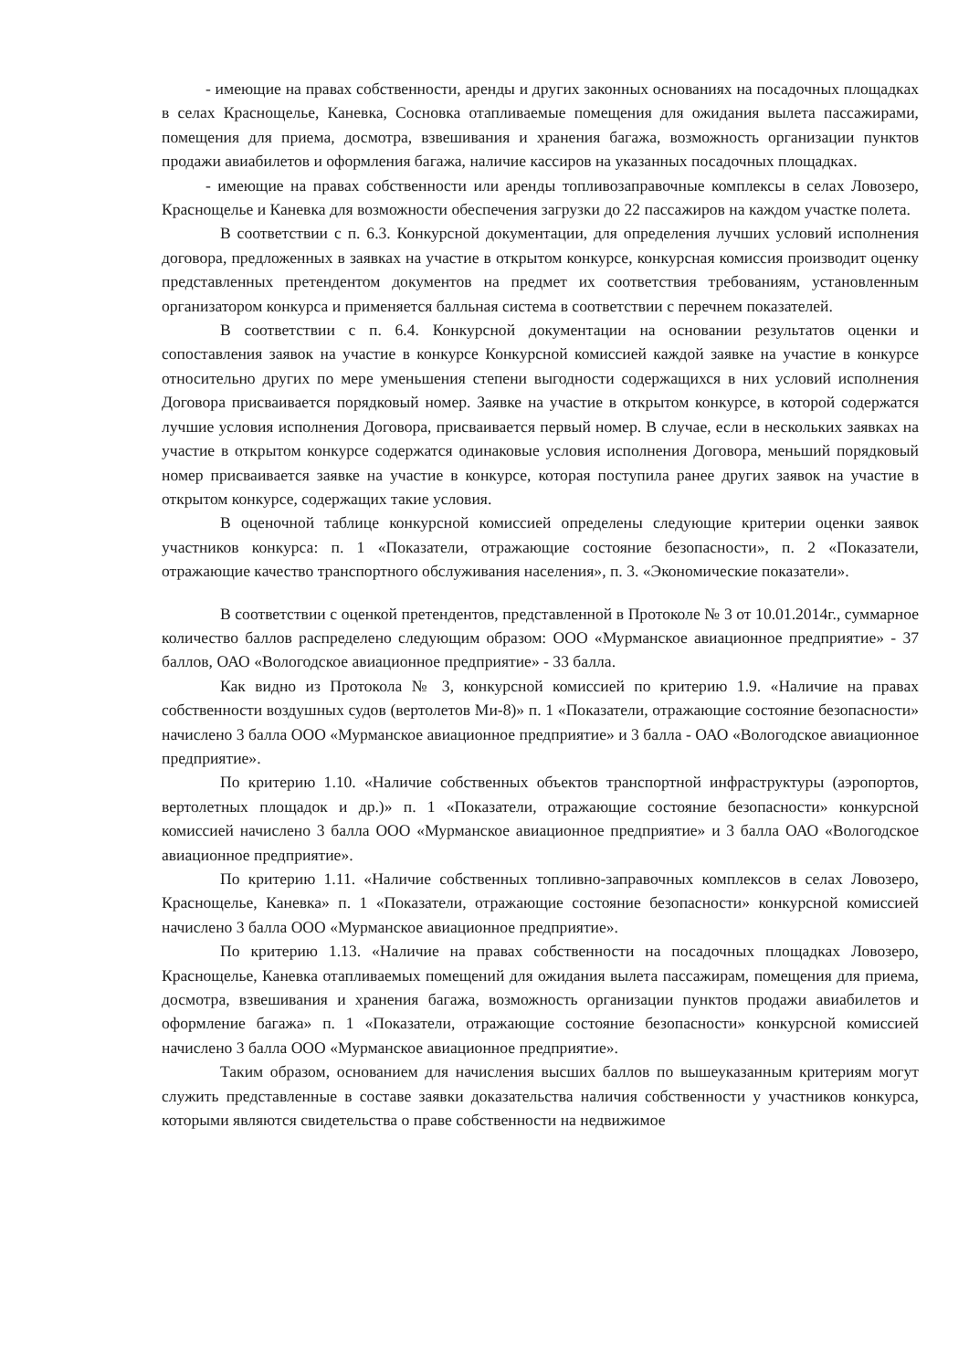- имеющие на правах собственности, аренды и других законных основаниях на посадочных площадках в селах Краснощелье, Каневка, Сосновка отапливаемые помещения для ожидания вылета пассажирами, помещения для приема, досмотра, взвешивания и хранения багажа, возможность организации пунктов продажи авиабилетов и оформления багажа, наличие кассиров на указанных посадочных площадках.
- имеющие на правах собственности или аренды топливозаправочные комплексы в селах Ловозеро, Краснощелье и Каневка для возможности обеспечения загрузки до 22 пассажиров на каждом участке полета.
В соответствии с п. 6.3. Конкурсной документации, для определения лучших условий исполнения договора, предложенных в заявках на участие в открытом конкурсе, конкурсная комиссия производит оценку представленных претендентом документов на предмет их соответствия требованиям, установленным организатором конкурса и применяется балльная система в соответствии с перечнем показателей.
В соответствии с п. 6.4. Конкурсной документации на основании результатов оценки и сопоставления заявок на участие в конкурсе Конкурсной комиссией каждой заявке на участие в конкурсе относительно других по мере уменьшения степени выгодности содержащихся в них условий исполнения Договора присваивается порядковый номер. Заявке на участие в открытом конкурсе, в которой содержатся лучшие условия исполнения Договора, присваивается первый номер. В случае, если в нескольких заявках на участие в открытом конкурсе содержатся одинаковые условия исполнения Договора, меньший порядковый номер присваивается заявке на участие в конкурсе, которая поступила ранее других заявок на участие в открытом конкурсе, содержащих такие условия.
В оценочной таблице конкурсной комиссией определены следующие критерии оценки заявок участников конкурса: п. 1 «Показатели, отражающие состояние безопасности», п. 2 «Показатели, отражающие качество транспортного обслуживания населения», п. 3. «Экономические показатели».
В соответствии с оценкой претендентов, представленной в Протоколе № 3 от 10.01.2014г., суммарное количество баллов распределено следующим образом: ООО «Мурманское авиационное предприятие» - 37 баллов, ОАО «Вологодское авиационное предприятие» - 33 балла.
Как видно из Протокола № 3, конкурсной комиссией по критерию 1.9. «Наличие на правах собственности воздушных судов (вертолетов Ми-8)» п. 1 «Показатели, отражающие состояние безопасности» начислено 3 балла ООО «Мурманское авиационное предприятие» и 3 балла - ОАО «Вологодское авиационное предприятие».
По критерию 1.10. «Наличие собственных объектов транспортной инфраструктуры (аэропортов, вертолетных площадок и др.)» п. 1 «Показатели, отражающие состояние безопасности» конкурсной комиссией начислено 3 балла ООО «Мурманское авиационное предприятие» и 3 балла ОАО «Вологодское авиационное предприятие».
По критерию 1.11. «Наличие собственных топливно-заправочных комплексов в селах Ловозеро, Краснощелье, Каневка» п. 1 «Показатели, отражающие состояние безопасности» конкурсной комиссией начислено 3 балла ООО «Мурманское авиационное предприятие».
По критерию 1.13. «Наличие на правах собственности на посадочных площадках Ловозеро, Краснощелье, Каневка отапливаемых помещений для ожидания вылета пассажирам, помещения для приема, досмотра, взвешивания и хранения багажа, возможность организации пунктов продажи авиабилетов и оформление багажа» п. 1 «Показатели, отражающие состояние безопасности» конкурсной комиссией начислено 3 балла ООО «Мурманское авиационное предприятие».
Таким образом, основанием для начисления высших баллов по вышеуказанным критериям могут служить представленные в составе заявки доказательства наличия собственности у участников конкурса, которыми являются свидетельства о праве собственности на недвижимое